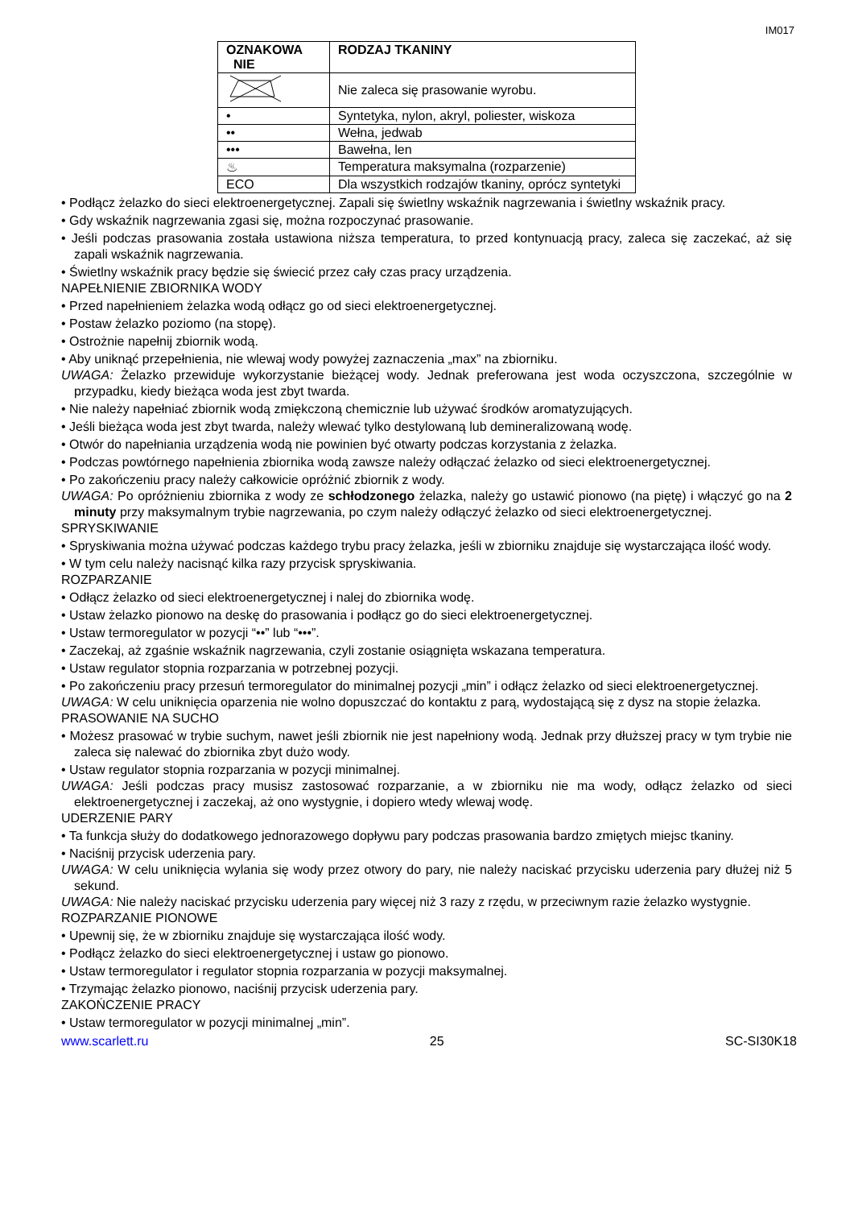IM017
| OZNAKOWA NIE | RODZAJ TKANINY |
| --- | --- |
| | Nie zaleca się prasowanie wyrobu. |
| • | Syntetyka, nylon, akryl, poliester, wiskoza |
| •• | Wełna, jedwab |
| ••• | Bawełna, len |
| ♨ | Temperatura maksymalna (rozparzenie) |
| ECO | Dla wszystkich rodzajów tkaniny, oprócz syntetyki |
• Podłącz żelazko do sieci elektroenergetycznej. Zapali się świetlny wskaźnik nagrzewania i świetlny wskaźnik pracy.
• Gdy wskaźnik nagrzewania zgasi się, można rozpoczynać prasowanie.
• Jeśli podczas prasowania została ustawiona niższa temperatura, to przed kontynuacją pracy, zaleca się zaczekać, aż się zapali wskaźnik nagrzewania.
• Świetlny wskaźnik pracy będzie się świecić przez cały czas pracy urządzenia.
NAPEŁNIENIE ZBIORNIKA WODY
• Przed napełnieniem żelazka wodą odłącz go od sieci elektroenergetycznej.
• Postaw żelazko poziomo (na stopę).
• Ostrożnie napełnij zbiornik wodą.
• Aby uniknąć przepełnienia, nie wlewaj wody powyżej zaznaczenia „max” na zbiorniku.
UWAGA: Żelazko przewiduje wykorzystanie bieżącej wody. Jednak preferowana jest woda oczyszczona, szczególnie w przypadku, kiedy bieżąca woda jest zbyt twarda.
• Nie należy napełniać zbiornik wodą zmiękczoną chemicznie lub używać środków aromatyzujących.
• Jeśli bieżąca woda jest zbyt twarda, należy wlewać tylko destylowaną lub demineralizowaną wodę.
• Otwór do napełniania urządzenia wodą nie powinien być otwarty podczas korzystania z żelazka.
• Podczas powtórnego napełnienia zbiornika wodą zawsze należy odłączać żelazko od sieci elektroenergetycznej.
• Po zakończeniu pracy należy całkowicie opróżnić zbiornik z wody.
UWAGA: Po opróżnieniu zbiornika z wody ze schłodzonego żelazka, należy go ustawić pionowo (na piętę) i włączyć go na 2 minuty przy maksymalnym trybie nagrzewania, po czym należy odłączyć żelazko od sieci elektroenergetycznej.
SPRYSKIWANIE
• Spryskiwania można używać podczas każdego trybu pracy żelazka, jeśli w zbiorniku znajduje się wystarczająca ilość wody.
• W tym celu należy nacisnąć kilka razy przycisk spryskiwania.
ROZPARZANIE
• Odłącz żelazko od sieci elektroenergetycznej i nalej do zbiornika wodę.
• Ustaw żelazko pionowo na deskę do prasowania i podłącz go do sieci elektroenergetycznej.
• Ustaw termoregulator w pozycji “••” lub “•••”.
• Zaczekaj, aż zgaśnie wskaźnik nagrzewania, czyli zostanie osiągnięta wskazana temperatura.
• Ustaw regulator stopnia rozparzania w potrzebnej pozycji.
• Po zakończeniu pracy przesuń termoregulator do minimalnej pozycji „min” i odłącz żelazko od sieci elektroenergetycznej.
UWAGA: W celu uniknięcia oparzenia nie wolno dopuszczać do kontaktu z parą, wydostającą się z dysz na stopie żelazka.
PRASOWANIE NA SUCHO
• Możesz prasować w trybie suchym, nawet jeśli zbiornik nie jest napełniony wodą. Jednak przy dłuższej pracy w tym trybie nie zaleca się nalewać do zbiornika zbyt dużo wody.
• Ustaw regulator stopnia rozparzania w pozycji minimalnej.
UWAGA: Jeśli podczas pracy musisz zastosować rozparzanie, a w zbiorniku nie ma wody, odłącz żelazko od sieci elektroenergetycznej i zaczekaj, aż ono wystygnie, i dopiero wtedy wlewaj wodę.
UDERZENIE PARY
• Ta funkcja służy do dodatkowego jednorazowego dopływu pary podczas prasowania bardzo zmiętych miejsc tkaniny.
• Naciśnij przycisk uderzenia pary.
UWAGA: W celu uniknięcia wylania się wody przez otwory do pary, nie należy naciskać przycisku uderzenia pary dłużej niż 5 sekund.
UWAGA: Nie należy naciskać przycisku uderzenia pary więcej niż 3 razy z rzędu, w przeciwnym razie żelazko wystygnie.
ROZPARZANIE PIONOWE
• Upewnij się, że w zbiorniku znajduje się wystarczająca ilość wody.
• Podłącz żelazko do sieci elektroenergetycznej i ustaw go pionowo.
• Ustaw termoregulator i regulator stopnia rozparzania w pozycji maksymalnej.
• Trzymając żelazko pionowo, naciśnij przycisk uderzenia pary.
ZAKOŃCZENIE PRACY
• Ustaw termoregulator w pozycji minimalnej „min”.
www.scarlett.ru 25 SC-SI30K18